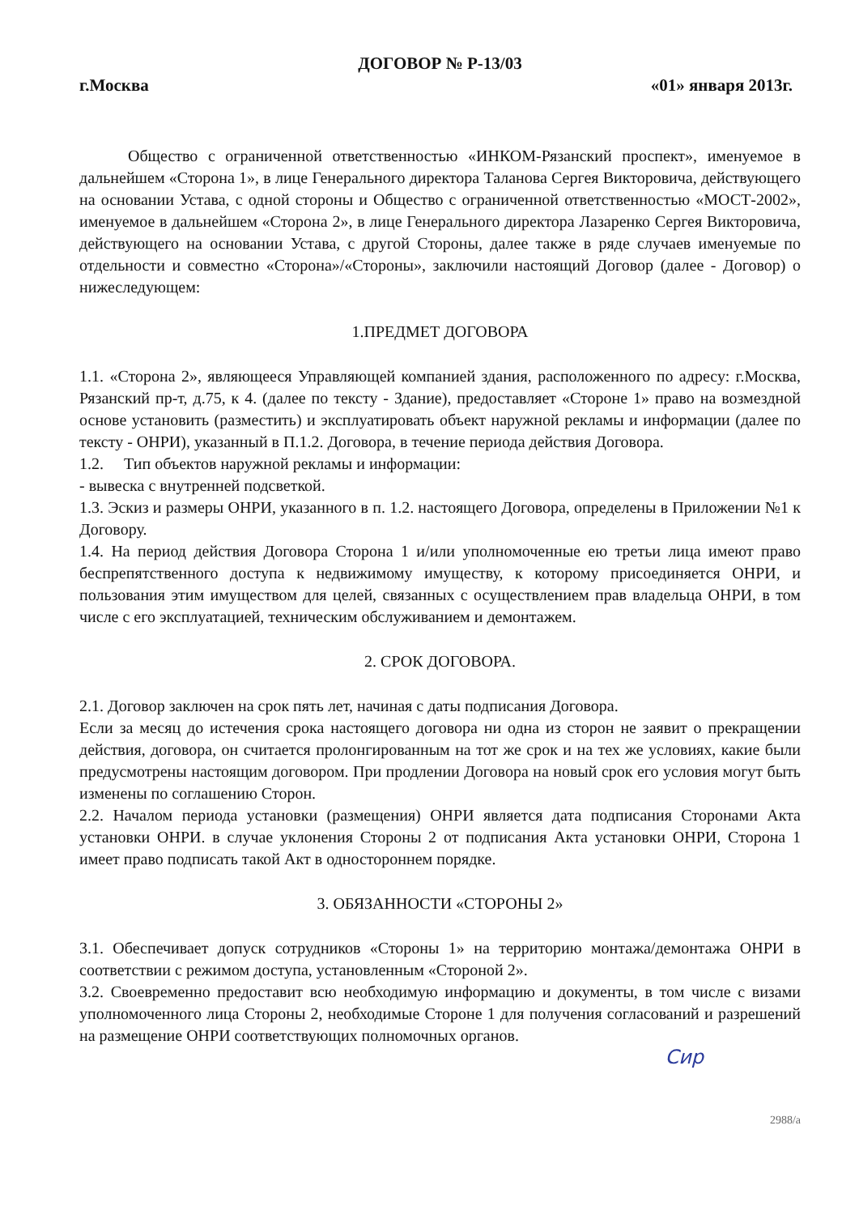ДОГОВОР № Р-13/03
г.Москва «01» января 2013г.
Общество с ограниченной ответственностью «ИНКОМ-Рязанский проспект», именуемое в дальнейшем «Сторона 1», в лице Генерального директора Таланова Сергея Викторовича, действующего на основании Устава, с одной стороны и Общество с ограниченной ответственностью «МОСТ-2002», именуемое в дальнейшем «Сторона 2», в лице Генерального директора Лазаренко Сергея Викторовича, действующего на основании Устава, с другой Стороны, далее также в ряде случаев именуемые по отдельности и совместно «Сторона»/«Стороны», заключили настоящий Договор (далее - Договор) о нижеследующем:
1.ПРЕДМЕТ ДОГОВОРА
1.1. «Сторона 2», являющееся Управляющей компанией здания, расположенного по адресу: г.Москва, Рязанский пр-т, д.75, к 4. (далее по тексту - Здание), предоставляет «Стороне 1» право на возмездной основе установить (разместить) и эксплуатировать объект наружной рекламы и информации (далее по тексту - ОНРИ), указанный в П.1.2. Договора, в течение периода действия Договора.
1.2. Тип объектов наружной рекламы и информации:
- вывеска с внутренней подсветкой.
1.3. Эскиз и размеры ОНРИ, указанного в п. 1.2. настоящего Договора, определены в Приложении №1 к Договору.
1.4. На период действия Договора Сторона 1 и/или уполномоченные ею третьи лица имеют право беспрепятственного доступа к недвижимому имуществу, к которому присоединяется ОНРИ, и пользования этим имуществом для целей, связанных с осуществлением прав владельца ОНРИ, в том числе с его эксплуатацией, техническим обслуживанием и демонтажем.
2. СРОК ДОГОВОРА.
2.1. Договор заключен на срок пять лет, начиная с даты подписания Договора.
Если за месяц до истечения срока настоящего договора ни одна из сторон не заявит о прекращении действия, договора, он считается пролонгированным на тот же срок и на тех же условиях, какие были предусмотрены настоящим договором. При продлении Договора на новый срок его условия могут быть изменены по соглашению Сторон.
2.2. Началом периода установки (размещения) ОНРИ является дата подписания Сторонами Акта установки ОНРИ. в случае уклонения Стороны 2 от подписания Акта установки ОНРИ, Сторона 1 имеет право подписать такой Акт в одностороннем порядке.
3. ОБЯЗАННОСТИ «СТОРОНЫ 2»
3.1. Обеспечивает допуск сотрудников «Стороны 1» на территорию монтажа/демонтажа ОНРИ в соответствии с режимом доступа, установленным «Стороной 2».
3.2. Своевременно предоставит всю необходимую информацию и документы, в том числе с визами уполномоченного лица Стороны 2, необходимые Стороне 1 для получения согласований и разрешений на размещение ОНРИ соответствующих полномочных органов.
Сир
2988/а